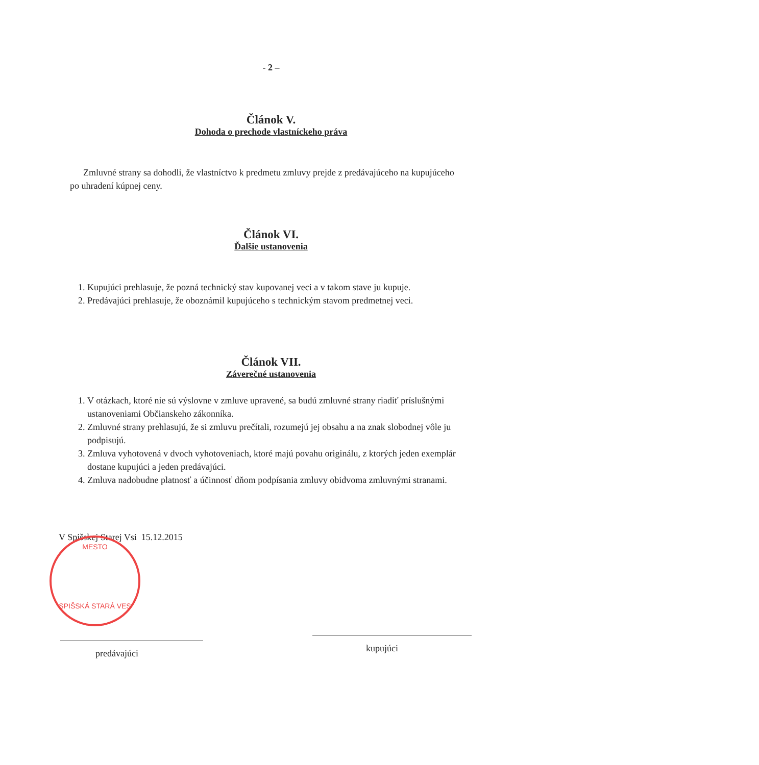- 2 –
Článok V.
Dohoda o prechode vlastníckeho práva
Zmluvné strany sa dohodli, že vlastníctvo k predmetu zmluvy prejde z predávajúceho na kupujúceho po uhradení kúpnej ceny.
Článok VI.
Ďalšie ustanovenia
1. Kupujúci prehlasuje, že pozná technický stav kupovanej veci a v takom stave ju kupuje.
2. Predávajúci prehlasuje, že oboznámil kupujúceho s technickým stavom predmetnej veci.
Článok VII.
Záverečné ustanovenia
1. V otázkach, ktoré nie sú výslovne v zmluve upravené, sa budú zmluvné strany riadiť príslušnými ustanoveniami Občianskeho zákonníka.
2. Zmluvné strany prehlasujú, že si zmluvu prečítali, rozumejú jej obsahu a na znak slobodnej vôle ju podpisujú.
3. Zmluva vyhotovená v dvoch vyhotoveniach, ktoré majú povahu originálu, z ktorých jeden exemplár dostane kupujúci a jeden predávajúci.
4. Zmluva nadobudne platnosť a účinnosť dňom podpísania zmluvy obidvoma zmluvnými stranami.
V Spišskej Starej Vsi 15.12.2015
MESTO
SPIŠSKÁ STARÁ VES
predávajúci kupujúci